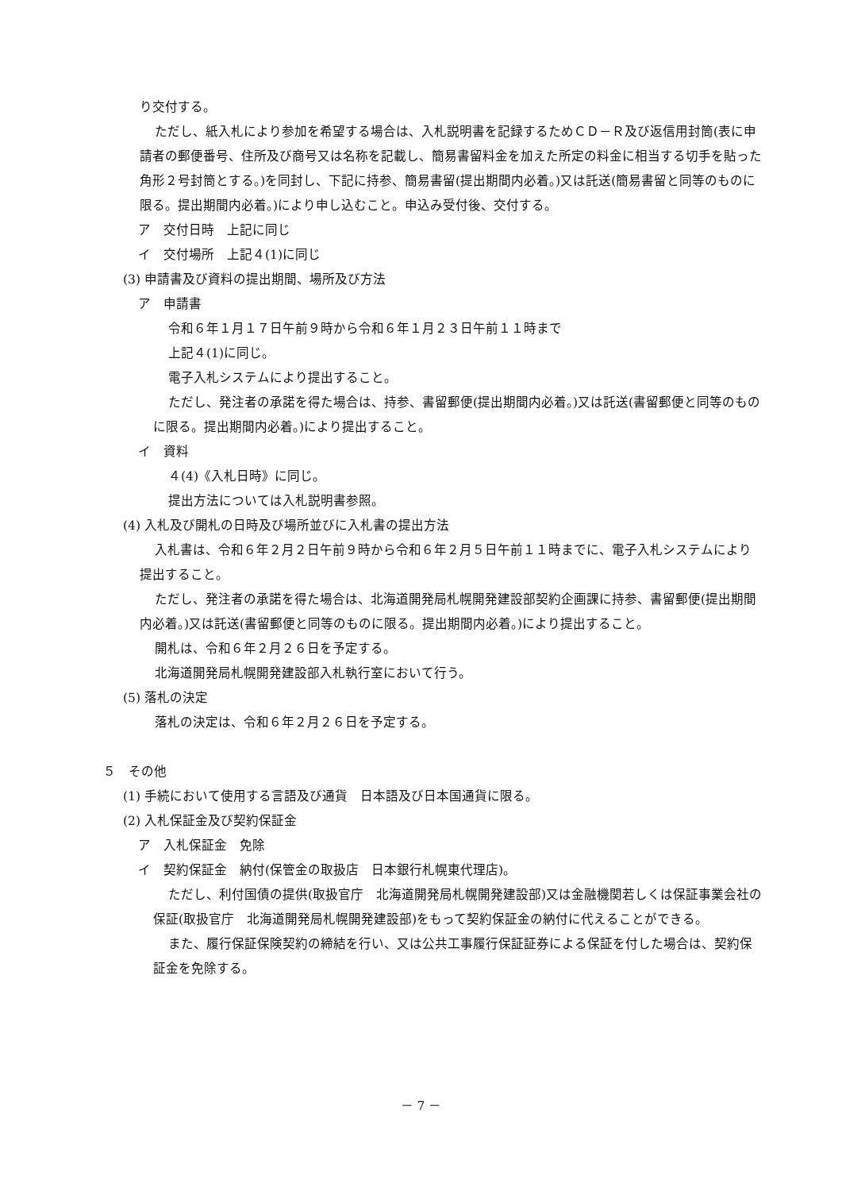り交付する。
ただし、紙入札により参加を希望する場合は、入札説明書を記録するためＣＤ－Ｒ及び返信用封筒(表に申請者の郵便番号、住所及び商号又は名称を記載し、簡易書留料金を加えた所定の料金に相当する切手を貼った角形２号封筒とする。)を同封し、下記に持参、簡易書留(提出期間内必着。)又は託送(簡易書留と同等のものに限る。提出期間内必着。)により申し込むこと。申込み受付後、交付する。
ア　交付日時　上記に同じ
イ　交付場所　上記４(1)に同じ
(3) 申請書及び資料の提出期間、場所及び方法
ア　申請書
令和６年１月１７日午前９時から令和６年１月２３日午前１１時まで
上記４(1)に同じ。
電子入札システムにより提出すること。
ただし、発注者の承諾を得た場合は、持参、書留郵便(提出期間内必着。)又は託送(書留郵便と同等のものに限る。提出期間内必着。)により提出すること。
イ　資料
４(4)《入札日時》に同じ。
提出方法については入札説明書参照。
(4) 入札及び開札の日時及び場所並びに入札書の提出方法
入札書は、令和６年２月２日午前９時から令和６年２月５日午前１１時までに、電子入札システムにより提出すること。
ただし、発注者の承諾を得た場合は、北海道開発局札幌開発建設部契約企画課に持参、書留郵便(提出期間内必着。)又は託送(書留郵便と同等のものに限る。提出期間内必着。)により提出すること。
開札は、令和６年２月２６日を予定する。
北海道開発局札幌開発建設部入札執行室において行う。
(5) 落札の決定
落札の決定は、令和６年２月２６日を予定する。
５　その他
(1) 手続において使用する言語及び通貨　日本語及び日本国通貨に限る。
(2) 入札保証金及び契約保証金
ア　入札保証金　免除
イ　契約保証金　納付(保管金の取扱店　日本銀行札幌東代理店)。
ただし、利付国債の提供(取扱官庁　北海道開発局札幌開発建設部)又は金融機関若しくは保証事業会社の保証(取扱官庁　北海道開発局札幌開発建設部)をもって契約保証金の納付に代えることができる。
また、履行保証保険契約の締結を行い、又は公共工事履行保証証券による保証を付した場合は、契約保証金を免除する。
－ 7 －